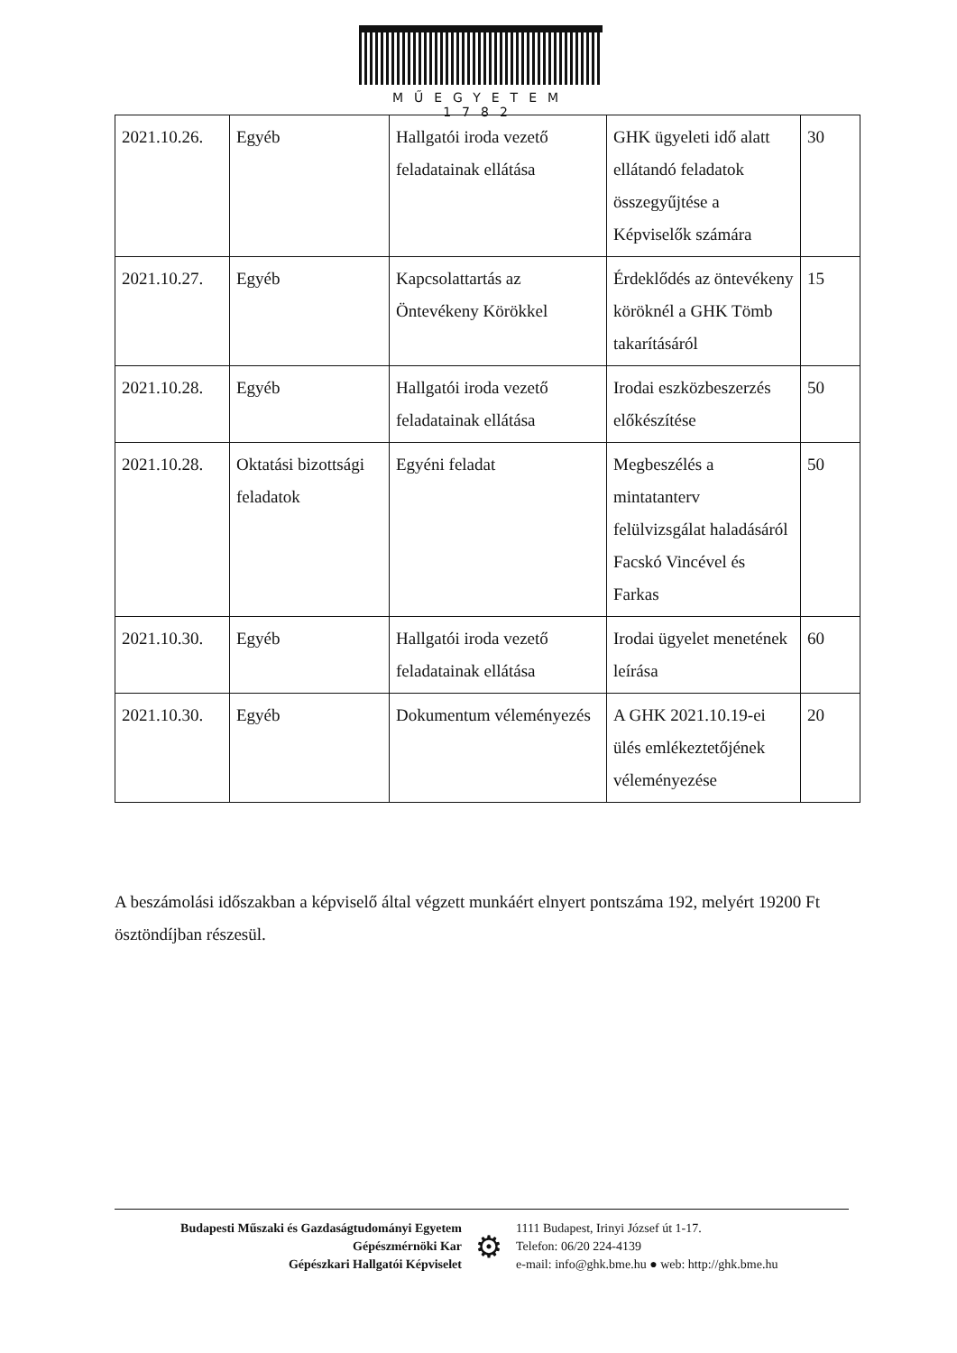MŰEGYETEM 1782
| 2021.10.26. | Egyéb | Hallgatói iroda vezető feladatainak ellátása | GHK ügyeleti idő alatt ellátandó feladatok összegyűjtése a Képviselők számára | 30 |
| 2021.10.27. | Egyéb | Kapcsolattartás az Öntevékeny Körökkel | Érdeklődés az öntevékeny köröknél a GHK Tömb takarításáról | 15 |
| 2021.10.28. | Egyéb | Hallgatói iroda vezető feladatainak ellátása | Irodai eszközbeszerzés előkészítése | 50 |
| 2021.10.28. | Oktatási bizottsági feladatok | Egyéni feladat | Megbeszélés a mintatanterv felülvizsgálat haladásáról Facskó Vincével és Farkas | 50 |
| 2021.10.30. | Egyéb | Hallgatói iroda vezető feladatainak ellátása | Irodai ügyelet menetének leírása | 60 |
| 2021.10.30. | Egyéb | Dokumentum véleményezés | A GHK 2021.10.19-ei ülés emlékeztetőjének véleményezése | 20 |
A beszámolási időszakban a képviselő által végzett munkáért elnyert pontszáma 192, melyért 19200 Ft ösztöndíjban részesül.
Budapesti Műszaki és Gazdaságtudományi Egyetem
Gépészmérnöki Kar
Gépészkari Hallgatói Képviselet
⚙
1111 Budapest, Irinyi József út 1-17.
Telefon: 06/20 224-4139
e-mail: info@ghk.bme.hu ● web: http://ghk.bme.hu